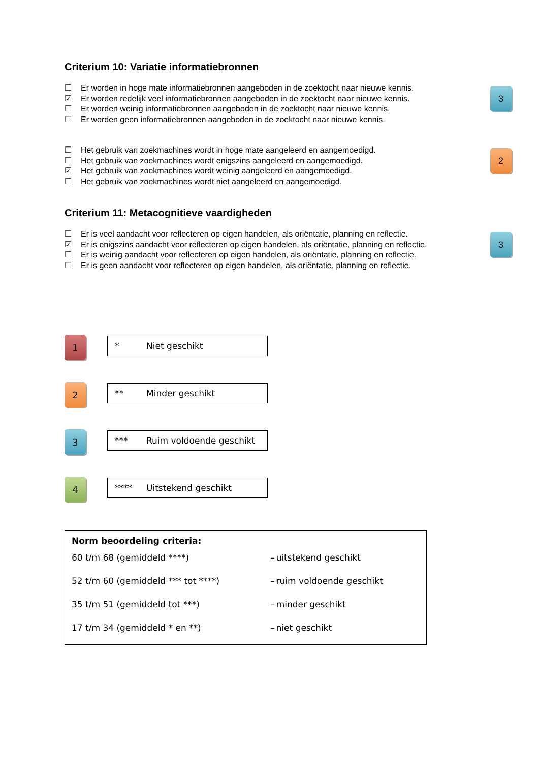Criterium 10: Variatie informatiebronnen
☐ Er worden in hoge mate informatiebronnen aangeboden in de zoektocht naar nieuwe kennis.
☑ Er worden redelijk veel informatiebronnen aangeboden in de zoektocht naar nieuwe kennis.
☐ Er worden weinig informatiebronnen aangeboden in de zoektocht naar nieuwe kennis.
☐ Er worden geen informatiebronnen aangeboden in de zoektocht naar nieuwe kennis.
3
☐ Het gebruik van zoekmachines wordt in hoge mate aangeleerd en aangemoedigd.
☐ Het gebruik van zoekmachines wordt enigszins aangeleerd en aangemoedigd.
☑ Het gebruik van zoekmachines wordt weinig aangeleerd en aangemoedigd.
☐ Het gebruik van zoekmachines wordt niet aangeleerd en aangemoedigd.
2
Criterium 11: Metacognitieve vaardigheden
☐ Er is veel aandacht voor reflecteren op eigen handelen, als oriëntatie, planning en reflectie.
☑ Er is enigszins aandacht voor reflecteren op eigen handelen, als oriëntatie, planning en reflectie.
☐ Er is weinig aandacht voor reflecteren op eigen handelen, als oriëntatie, planning en reflectie.
☐ Er is geen aandacht voor reflecteren op eigen handelen, als oriëntatie, planning en reflectie.
3
1
* Niet geschikt
2
** Minder geschikt
3
*** Ruim voldoende geschikt
4
**** Uitstekend geschikt
Norm beoordeling criteria:
| 60 t/m 68 (gemiddeld ****) | – | uitstekend geschikt |
| 52 t/m 60 (gemiddeld *** tot ****) | – | ruim voldoende geschikt |
| 35 t/m 51 (gemiddeld tot ***) | – | minder geschikt |
| 17 t/m 34 (gemiddeld * en **) | – | niet geschikt |